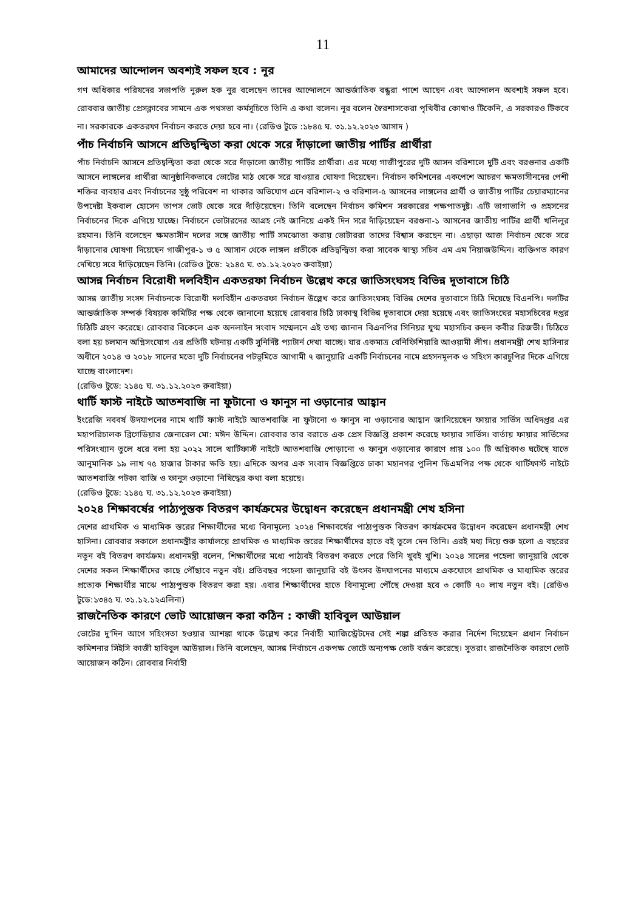11
আমাদের আন্দোলন অবশ্যই সফল হবে : নূর
গণ অধিকার পরিষদের সভাপতি নুরুল হক নুর বলেছেন তাদের আন্দোলনে আন্তর্জাতিক বন্ধুরা পাশে আছেন এবং আন্দোলন অবশ্যই সফল হবে। রোববার জাতীয় প্রেসক্লাবের সামনে এক পথসভা কর্মসূচিতে তিনি এ কথা বলেন। নূর বলেন স্বৈরশাসকেরা পৃথিবীর কোথাও টিকেনি, এ সরকারও টিকবে না। সরকারকে একতরফা নির্বাচন করতে দেয়া হবে না। (রেডিও টুডে :১৮৪৫ ঘ. ৩১.১২.২০২৩ আসাদ )
পাঁচ নির্বাচনি আসনে প্রতিদ্বন্দ্বিতা করা থেকে সরে দাঁড়ালো জাতীয় পার্টির প্রার্থীরা
পাঁচ নির্বাচনি আসনে প্রতিদ্বন্দ্বিতা করা থেকে সরে দাঁড়ালো জাতীয় পার্টির প্রার্থীরা। এর মধ্যে গাজীপুরের দুটি আসন বরিশালে দুটি এবং বরগুনার একটি আসনে লাঙ্গলের প্রার্থীরা আনুষ্ঠানিকভাবে ভোটের মাঠ থেকে সরে যাওয়ার ঘোষণা দিয়েছেন। নির্বাচন কমিশনের একপেশে আচরণ ক্ষমতাসীনদের পেশী শক্তির ব্যবহার এবং নির্বাচনের সুষ্ঠু পরিবেশ না থাকার অভিযোগ এনে বরিশাল-২ ও বরিশাল-৫ আসনের লাঙ্গলের প্রার্থী ও জাতীয় পার্টির চেয়ারম্যানের উপদেষ্টা ইকবাল হোসেন তাপস ভোট থেকে সরে দাঁড়িয়েছেন। তিনি বলেছেন নির্বাচন কমিশন সরকারের পক্ষপাতদুষ্ট। এটি ভাগাভাগি ও প্রহসনের নির্বাচনের দিকে এগিয়ে যাচ্ছে। নির্বাচনে ভোটারদের আগ্রহ নেই জানিয়ে একই দিন সরে দাঁড়িয়েছেন বরগুনা-১ আসনের জাতীয় পার্টির প্রার্থী খলিলুর রহমান। তিনি বলেছেন ক্ষমতাসীন দলের সঙ্গে জাতীয় পার্টি সমঝোতা করায় ভোটাররা তাদের বিশ্বাস করছেন না। এছাড়া আজ নির্বাচন থেকে সরে দাঁড়ানোর ঘোষণা দিয়েছেন গাজীপুর-১ ও ৫ আসান থেকে লাঙ্গল প্রতীকে প্রতিদ্বন্দ্বিতা করা সাবেক স্বাস্থ্য সচিব এম এম নিয়াজউদ্দিন। ব্যক্তিগত কারণ দেখিয়ে সরে দাঁড়িয়েছেন তিনি। (রেডিও টুডে: ২১৪৫ ঘ. ৩১.১২.২০২৩ রুবাইয়া)
আসন্ন নির্বাচন বিরোধী দলবিহীন একতরফা নির্বাচন উল্লেখ করে জাতিসংঘসহ বিভিন্ন দূতাবাসে চিঠি
আসন্ন জাতীয় সংসদ নির্বাচনকে বিরোধী দলবিহীন একতরফা নির্বাচন উল্লেখ করে জাতিসংঘসহ বিভিন্ন দেশের দূতাবাসে চিঠি দিয়েছে বিএনপি। দলটির আন্তর্জাতিক সম্পর্ক বিষয়ক কমিটির পক্ষ থেকে জানানো হয়েছে রোববার চিঠি ঢাকাস্থ বিভিন্ন দূতাবাসে দেয়া হয়েছে এবং জাতিসংঘের মহাসচিবের দপ্তর চিঠিটি গ্রহণ করেছে। রোববার বিকেলে এক অনলাইন সংবাদ সম্মেলনে এই তথ্য জানান বিএনপির সিনিয়র যুগ্ম মহাসচিব রুহুল কবীর রিজভী। চিঠিতে বলা হয় চলমান অগ্নিসংযোগ এর প্রতিটি ঘটনায় একটি সুনির্দিষ্ট প্যাটার্ন দেখা যাচ্ছে। যার একমাত্র বেনিফিশিয়ারি আওয়ামী লীগ। প্রধানমন্ত্রী শেখ হাসিনার অধীনে ২০১৪ ও ২০১৮ সালের মতো দুটি নির্বাচনের পটভূমিতে আগামী ৭ জানুয়ারি একটি নির্বাচনের নামে প্রহসনমূলক ও সহিংস কারচুপির দিকে এগিয়ে যাচ্ছে বাংলাদেশ।
(রেডিও টুডে: ২১৪৫ ঘ. ৩১.১২.২০২৩ রুবাইয়া)
থার্টি ফাস্ট নাইটে আতশবাজি না ফুটানো ও ফানুস না ওড়ানোর আহ্বান
ইংরেজি নববর্ষ উদযাপনের নামে থার্টি ফাস্ট নাইটে আতশবাজি না ফুটানো ও ফানুস না ওড়ানোর আহ্বান জানিয়েছেন ফায়ার সার্ভিস অধিদপ্তর এর মহাপরিচালক ব্রিগেডিয়ার জেনারেল মো: মঈন উদ্দিন। রোববার তার বরাতে এক প্রেস বিজ্ঞপ্তি প্রকাশ করেছে ফায়ার সার্ভিস। বার্তায় ফায়ার সার্ভিসের পরিসংখ্যান তুলে ধরে বলা হয় ২০২২ সালে থার্টিফার্স্ট নাইটে আতশবাজি পোড়ানো ও ফানুস ওড়ানোর কারণে প্রায় ১০০ টি অগ্নিকাণ্ড ঘটেছে যাতে আনুমানিক ১৯ লাখ ৭৫ হাজার টাকার ক্ষতি হয়। এদিকে অপর এক সংবাদ বিজ্ঞপ্তিতে ঢাকা মহানগর পুলিশ ডিএমপির পক্ষ থেকে থার্টিফার্স্ট নাইটে আতশবাজি পটকা বাজি ও ফানুস ওড়ানো নিষিদ্ধের কথা বলা হয়েছে।
(রেডিও টুডে: ২১৪৫ ঘ. ৩১.১২.২০২৩ রুবাইয়া)
২০২৪ শিক্ষাবর্ষের পাঠ্যপুস্তক বিতরণ কার্যক্রমের উদ্বোধন করেছেন প্রধানমন্ত্রী শেখ হসিনা
দেশের প্রাথমিক ও মাধ্যমিক স্তরের শিক্ষার্থীদের মধ্যে বিনামূল্যে ২০২৪ শিক্ষাবর্ষের পাঠ্যপুস্তক বিতরণ কার্যক্রমের উদ্বোধন করেছেন প্রধানমন্ত্রী শেখ হাসিনা। রোববার সকালে প্রধানমন্ত্রীর কার্যালয়ে প্রাথমিক ও মাধ্যমিক স্তরের শিক্ষার্থীদের হাতে বই তুলে দেন তিনি। এরই মধ্য দিয়ে শুরু হলো এ বছরের নতুন বই বিতরণ কার্যক্রম। প্রধানমন্ত্রী বলেন, শিক্ষার্থীদের মধ্যে পাঠ্যবই বিতরণ করতে পেরে তিনি খুবই খুশি। ২০২৪ সালের পহেলা জানুয়ারি থেকে দেশের সকল শিক্ষার্থীদের কাছে পৌঁছাবে নতুন বই। প্রতিবছর পহেলা জানুয়ারি বই উৎসব উদযাপনের মাধ্যমে একযোগে প্রাথমিক ও মাধ্যমিক স্তরের প্রত্যেক শিক্ষার্থীর মাঝে পাঠ্যপুস্তক বিতরণ করা হয়। এবার শিক্ষার্থীদের হাতে বিনামূল্যে পৌঁছে দেওয়া হবে ৩ কোটি ৭০ লাখ নতুন বই। (রেডিও টুডে:১৩৪৫ ঘ. ৩১.১২.১২এলিনা)
রাজনৈতিক কারণে ভোট আয়োজন করা কঠিন : কাজী হাবিবুল আউয়াল
ভোটের দু'দিন আগে সহিংসতা হওয়ার আশঙ্কা থাকে উল্লেখ করে নির্বাহী ম্যাজিস্ট্রেটদের সেই শঙ্কা প্রতিহত করার নির্দেশ দিয়েছেন প্রধান নির্বাচন কমিশনার সিইসি কাজী হাবিবুল আউয়াল। তিনি বলেছেন, আসন্ন নির্বাচনে একপক্ষ ভোটে অন্যপক্ষ ভোট বর্জন করেছে। সুতরাং রাজনৈতিক কারণে ভোট আয়োজন কঠিন। রোববার নির্বাহী